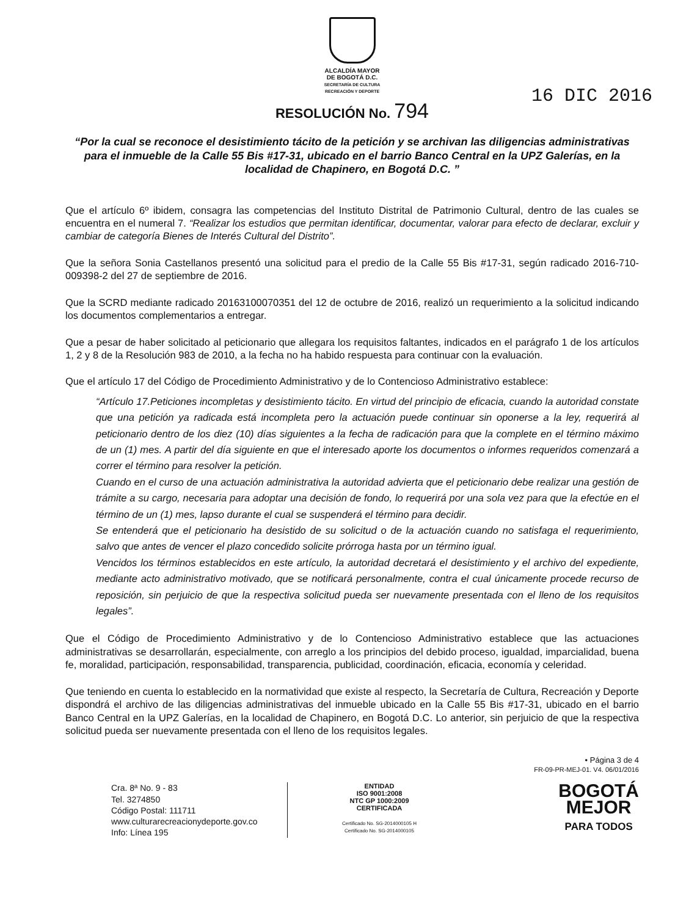ALCALDÍA MAYOR
DE BOGOTÁ D.C.
SECRETARÍA DE CULTURA
RECREACIÓN Y DEPORTE
16 DIC 2016
RESOLUCIÓN No. 794
“Por la cual se reconoce el desistimiento tácito de la petición y se archivan las diligencias administrativas para el inmueble de la Calle 55 Bis #17-31, ubicado en el barrio Banco Central en la UPZ Galerías, en la localidad de Chapinero, en Bogotá D.C. ”
Que el artículo 6º ibidem, consagra las competencias del Instituto Distrital de Patrimonio Cultural, dentro de las cuales se encuentra en el numeral 7. “Realizar los estudios que permitan identificar, documentar, valorar para efecto de declarar, excluir y cambiar de categoría Bienes de Interés Cultural del Distrito”.
Que la señora Sonia Castellanos presentó una solicitud para el predio de la Calle 55 Bis #17-31, según radicado 2016-710-009398-2 del 27 de septiembre de 2016.
Que la SCRD mediante radicado 20163100070351 del 12 de octubre de 2016, realizó un requerimiento a la solicitud indicando los documentos complementarios a entregar.
Que a pesar de haber solicitado al peticionario que allegara los requisitos faltantes, indicados en el parágrafo 1 de los artículos 1, 2 y 8 de la Resolución 983 de 2010, a la fecha no ha habido respuesta para continuar con la evaluación.
Que el artículo 17 del Código de Procedimiento Administrativo y de lo Contencioso Administrativo establece:
“Artículo 17.Peticiones incompletas y desistimiento tácito. En virtud del principio de eficacia, cuando la autoridad constate que una petición ya radicada está incompleta pero la actuación puede continuar sin oponerse a la ley, requerirá al peticionario dentro de los diez (10) días siguientes a la fecha de radicación para que la complete en el término máximo de un (1) mes. A partir del día siguiente en que el interesado aporte los documentos o informes requeridos comenzará a correr el término para resolver la petición.
Cuando en el curso de una actuación administrativa la autoridad advierta que el peticionario debe realizar una gestión de trámite a su cargo, necesaria para adoptar una decisión de fondo, lo requerirá por una sola vez para que la efectúe en el término de un (1) mes, lapso durante el cual se suspenderá el término para decidir.
Se entenderá que el peticionario ha desistido de su solicitud o de la actuación cuando no satisfaga el requerimiento, salvo que antes de vencer el plazo concedido solicite prórroga hasta por un término igual.
Vencidos los términos establecidos en este artículo, la autoridad decretará el desistimiento y el archivo del expediente, mediante acto administrativo motivado, que se notificará personalmente, contra el cual únicamente procede recurso de reposición, sin perjuicio de que la respectiva solicitud pueda ser nuevamente presentada con el lleno de los requisitos legales”.
Que el Código de Procedimiento Administrativo y de lo Contencioso Administrativo establece que las actuaciones administrativas se desarrollarán, especialmente, con arreglo a los principios del debido proceso, igualdad, imparcialidad, buena fe, moralidad, participación, responsabilidad, transparencia, publicidad, coordinación, eficacia, economía y celeridad.
Que teniendo en cuenta lo establecido en la normatividad que existe al respecto, la Secretaría de Cultura, Recreación y Deporte dispondrá el archivo de las diligencias administrativas del inmueble ubicado en la Calle 55 Bis #17-31, ubicado en el barrio Banco Central en la UPZ Galerías, en la localidad de Chapinero, en Bogotá D.C. Lo anterior, sin perjuicio de que la respectiva solicitud pueda ser nuevamente presentada con el lleno de los requisitos legales.
• Página 3 de 4
FR-09-PR-MEJ-01. V4. 06/01/2016
Cra. 8ª No. 9 - 83
Tel. 3274850
Código Postal: 111711
www.culturarecreacionydeporte.gov.co
Info: Línea 195
ENTIDAD
ISO 9001:2008
NTC GP 1000:2009
CERTIFICADA
Certificado No. SG-2014000105 H
Certificado No. SG-2014000105
BOGOTÁ
MEJOR
PARA TODOS